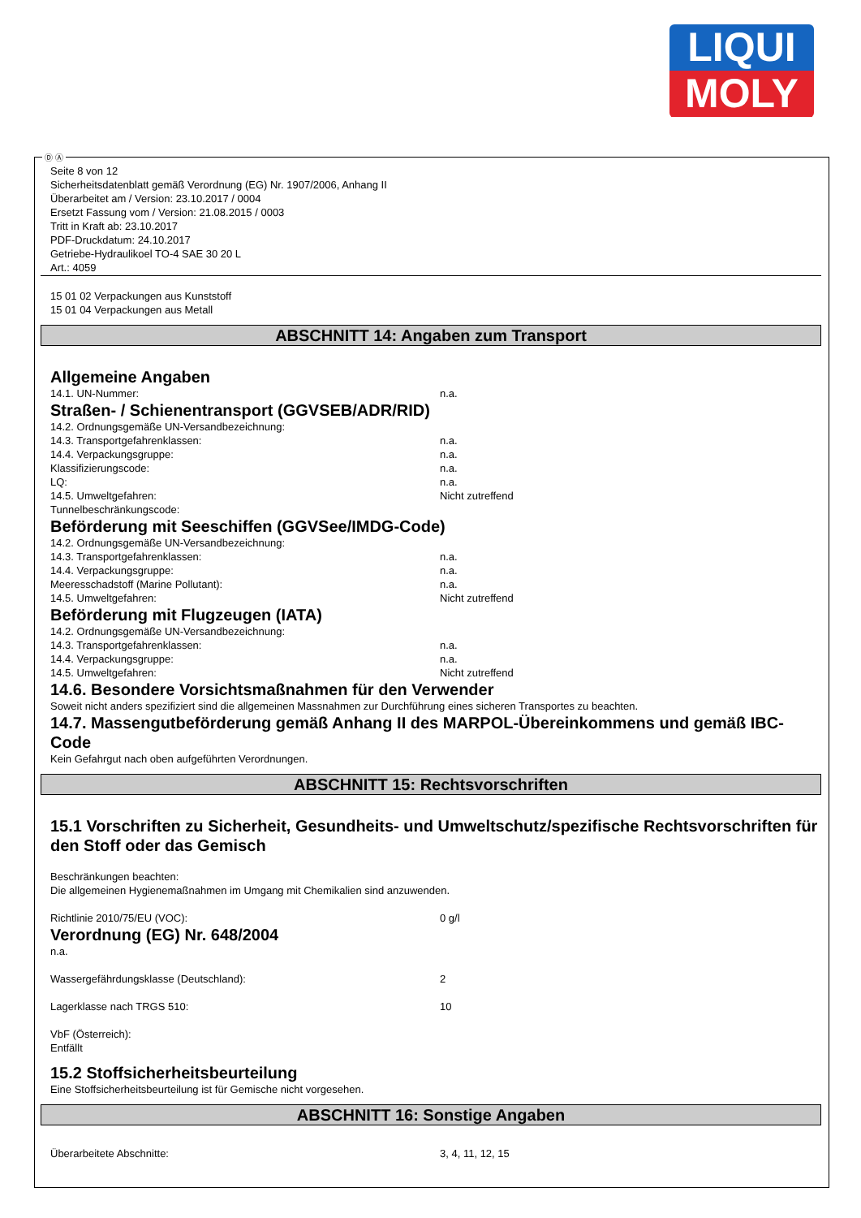LIQUI
MOLY
Ⓓ Ⓐ
Seite 8 von 12
Sicherheitsdatenblatt gemäß Verordnung (EG) Nr. 1907/2006, Anhang II
Überarbeitet am / Version: 23.10.2017 / 0004
Ersetzt Fassung vom / Version: 21.08.2015 / 0003
Tritt in Kraft ab: 23.10.2017
PDF-Druckdatum: 24.10.2017
Getriebe-Hydraulikoel TO-4 SAE 30 20 L
Art.: 4059
15 01 02 Verpackungen aus Kunststoff
15 01 04 Verpackungen aus Metall
ABSCHNITT 14: Angaben zum Transport
Allgemeine Angaben
14.1. UN-Nummer: n.a.
Straßen- / Schienentransport (GGVSEB/ADR/RID)
14.2. Ordnungsgemäße UN-Versandbezeichnung:
14.3. Transportgefahrenklassen: n.a.
14.4. Verpackungsgruppe: n.a.
Klassifizierungscode: n.a.
LQ: n.a.
14.5. Umweltgefahren: Nicht zutreffend
Tunnelbeschränkungscode:
Beförderung mit Seeschiffen (GGVSee/IMDG-Code)
14.2. Ordnungsgemäße UN-Versandbezeichnung:
14.3. Transportgefahrenklassen: n.a.
14.4. Verpackungsgruppe: n.a.
Meeresschadstoff (Marine Pollutant): n.a.
14.5. Umweltgefahren: Nicht zutreffend
Beförderung mit Flugzeugen (IATA)
14.2. Ordnungsgemäße UN-Versandbezeichnung:
14.3. Transportgefahrenklassen: n.a.
14.4. Verpackungsgruppe: n.a.
14.5. Umweltgefahren: Nicht zutreffend
14.6. Besondere Vorsichtsmaßnahmen für den Verwender
Soweit nicht anders spezifiziert sind die allgemeinen Massnahmen zur Durchführung eines sicheren Transportes zu beachten.
14.7. Massengutbeförderung gemäß Anhang II des MARPOL-Übereinkommens und gemäß IBC-Code
Kein Gefahrgut nach oben aufgeführten Verordnungen.
ABSCHNITT 15: Rechtsvorschriften
15.1 Vorschriften zu Sicherheit, Gesundheits- und Umweltschutz/spezifische Rechtsvorschriften für den Stoff oder das Gemisch
Beschränkungen beachten:
Die allgemeinen Hygienemaßnahmen im Umgang mit Chemikalien sind anzuwenden.
Richtlinie 2010/75/EU (VOC): 0 g/l
Verordnung (EG) Nr. 648/2004
n.a.
Wassergefährdungsklasse (Deutschland): 2
Lagerklasse nach TRGS 510: 10
VbF (Österreich):
Entfällt
15.2 Stoffsicherheitsbeurteilung
Eine Stoffsicherheitsbeurteilung ist für Gemische nicht vorgesehen.
ABSCHNITT 16: Sonstige Angaben
Überarbeitete Abschnitte: 3, 4, 11, 12, 15